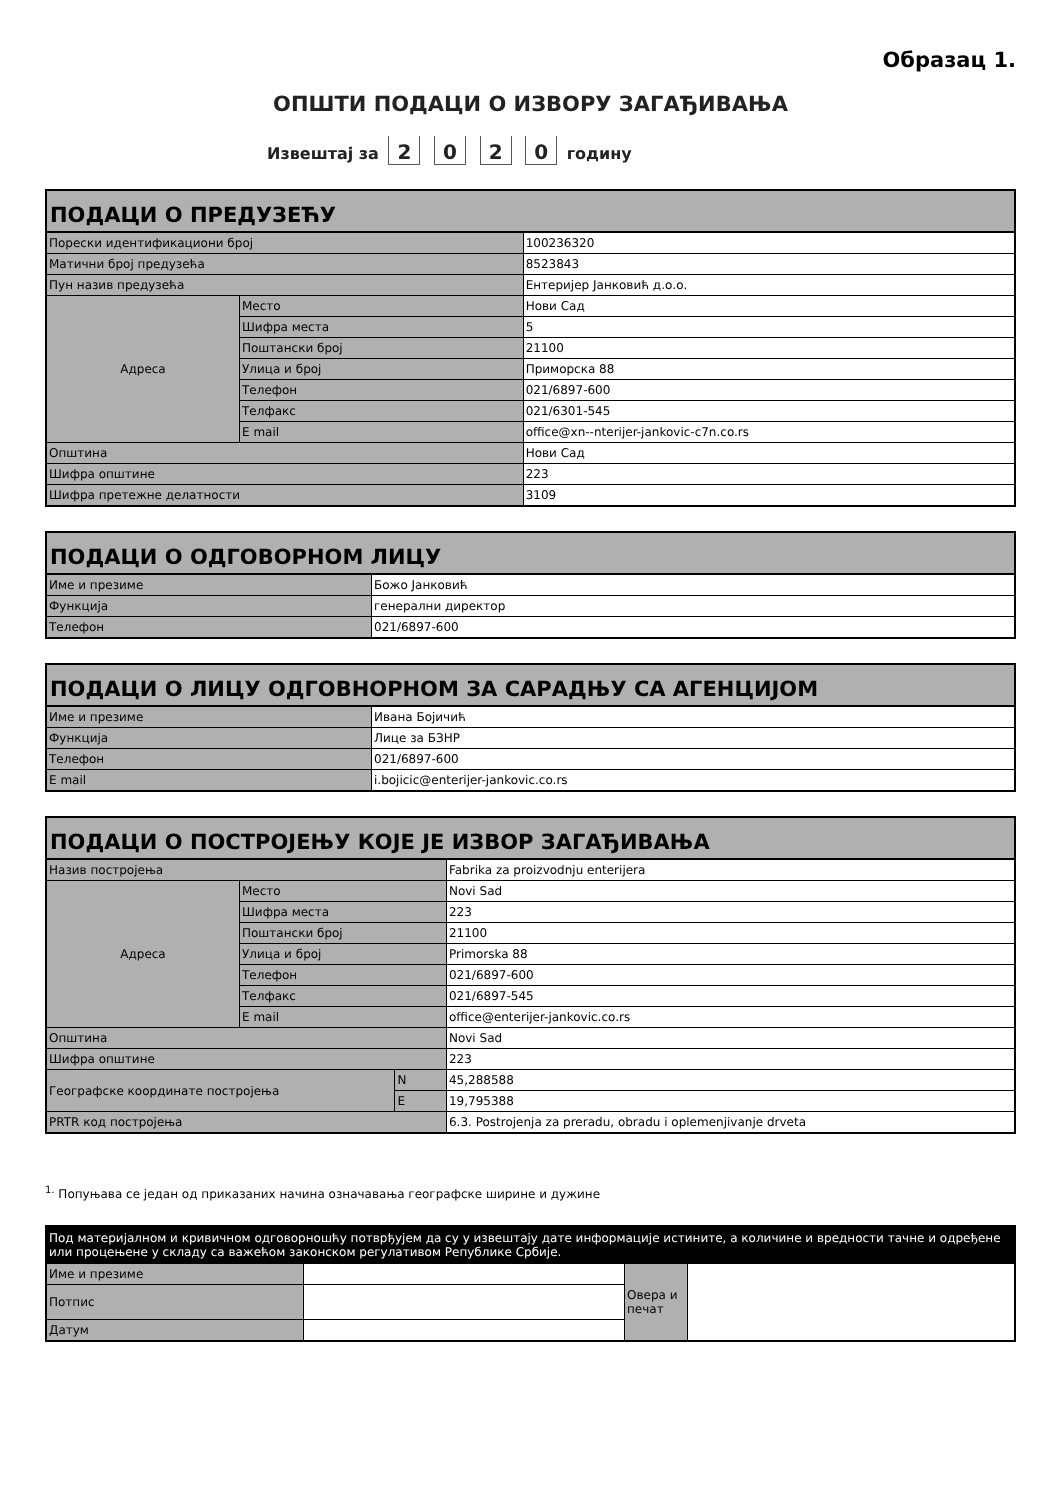Образац 1.
ОПШТИ ПОДАЦИ О ИЗВОРУ ЗАГАЂИВАЊА
Извештај за 2 0 2 0 годину
| ПОДАЦИ О ПРЕДУЗЕЋУ | | |
| --- | --- | --- |
| Порески идентификациони број | | 100236320 |
| Матични број предузећа | | 8523843 |
| Пун назив предузећа | | Ентеријер Јанковић д.о.о. |
| Адреса | Место | Нови Сад |
| | Шифра места | 5 |
| | Поштански број | 21100 |
| | Улица и број | Приморска 88 |
| | Телефон | 021/6897-600 |
| | Телфакс | 021/6301-545 |
| | E mail | office@xn--nterijer-jankovic-c7n.co.rs |
| Општина | | Нови Сад |
| Шифра општине | | 223 |
| Шифра претежне делатности | | 3109 |
| ПОДАЦИ О ОДГОВОРНОМ ЛИЦУ | |
| --- | --- |
| Име и презиме | Божо Јанковић |
| Функција | генерални директор |
| Телефон | 021/6897-600 |
| ПОДАЦИ О ЛИЦУ ОДГОВНОРНОМ ЗА САРАДЊУ СА АГЕНЦИЈОМ | |
| --- | --- |
| Име и презиме | Ивана Бојичић |
| Функција | Лице за БЗНР |
| Телефон | 021/6897-600 |
| E mail | i.bojicic@enterijer-jankovic.co.rs |
| ПОДАЦИ О ПОСТРОЈЕЊУ КОЈЕ ЈЕ ИЗВОР ЗАГАЂИВАЊА | | | |
| --- | --- | --- | --- |
| Назив постројења | | | Fabrika za proizvodnju enterijera |
| Адреса | Место | | Novi Sad |
| | Шифра места | | 223 |
| | Поштански број | | 21100 |
| | Улица и број | | Primorska 88 |
| | Телефон | | 021/6897-600 |
| | Телфакс | | 021/6897-545 |
| | E mail | | office@enterijer-jankovic.co.rs |
| Општина | | | Novi Sad |
| Шифра општине | | | 223 |
| Географске координате постројења | | N | 45,288588 |
| | | E | 19,795388 |
| PRTR код постројења | | | 6.3. Postrojenja za preradu, obradu i oplemenjivanje drveta |
<sup>1.</sup> Попуњава се један од приказаних начина означавања географске ширине и дужине
| Под материјалном и кривичном одговорношћу потврђујем да су у извештају дате информације истините, а количине и вредности тачне и одређене или процењене у складу са важећом законском регулативом Републике Србије. | | | |
| Име и презиме | | Овера и печат | |
| Потпис | | | |
| Датум | | | |